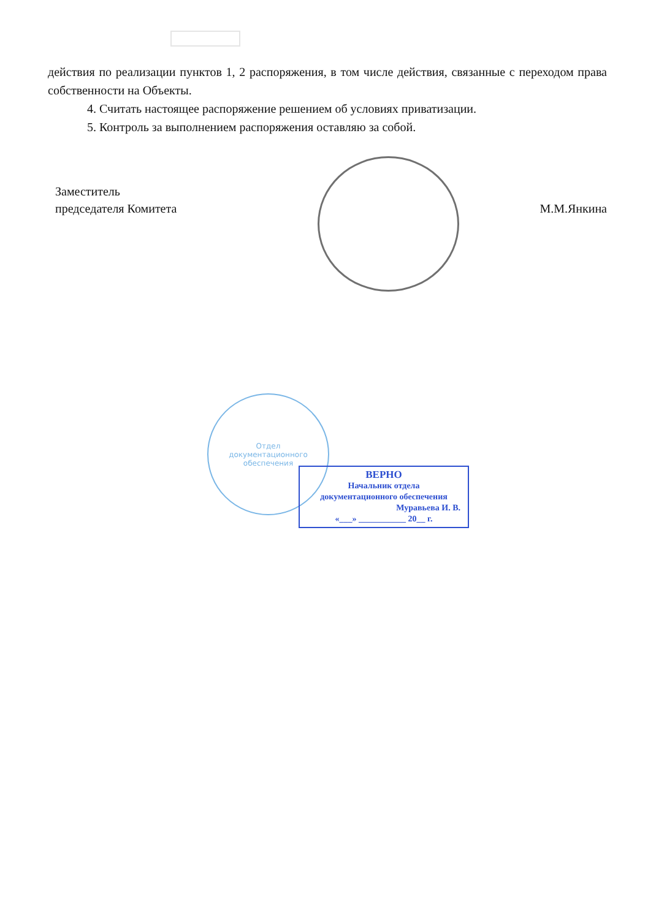действия по реализации пунктов 1, 2 распоряжения, в том числе действия, связанные с переходом права собственности на Объекты.
4. Считать настоящее распоряжение решением об условиях приватизации.
5. Контроль за выполнением распоряжения оставляю за собой.
Заместитель
председателя Комитета
М.М.Янкина
Отдел
документационного
обеспечения
ВЕРНО
Начальник отдела
документационного обеспечения
Муравьева И. В.
«___» ___________ 20__ г.